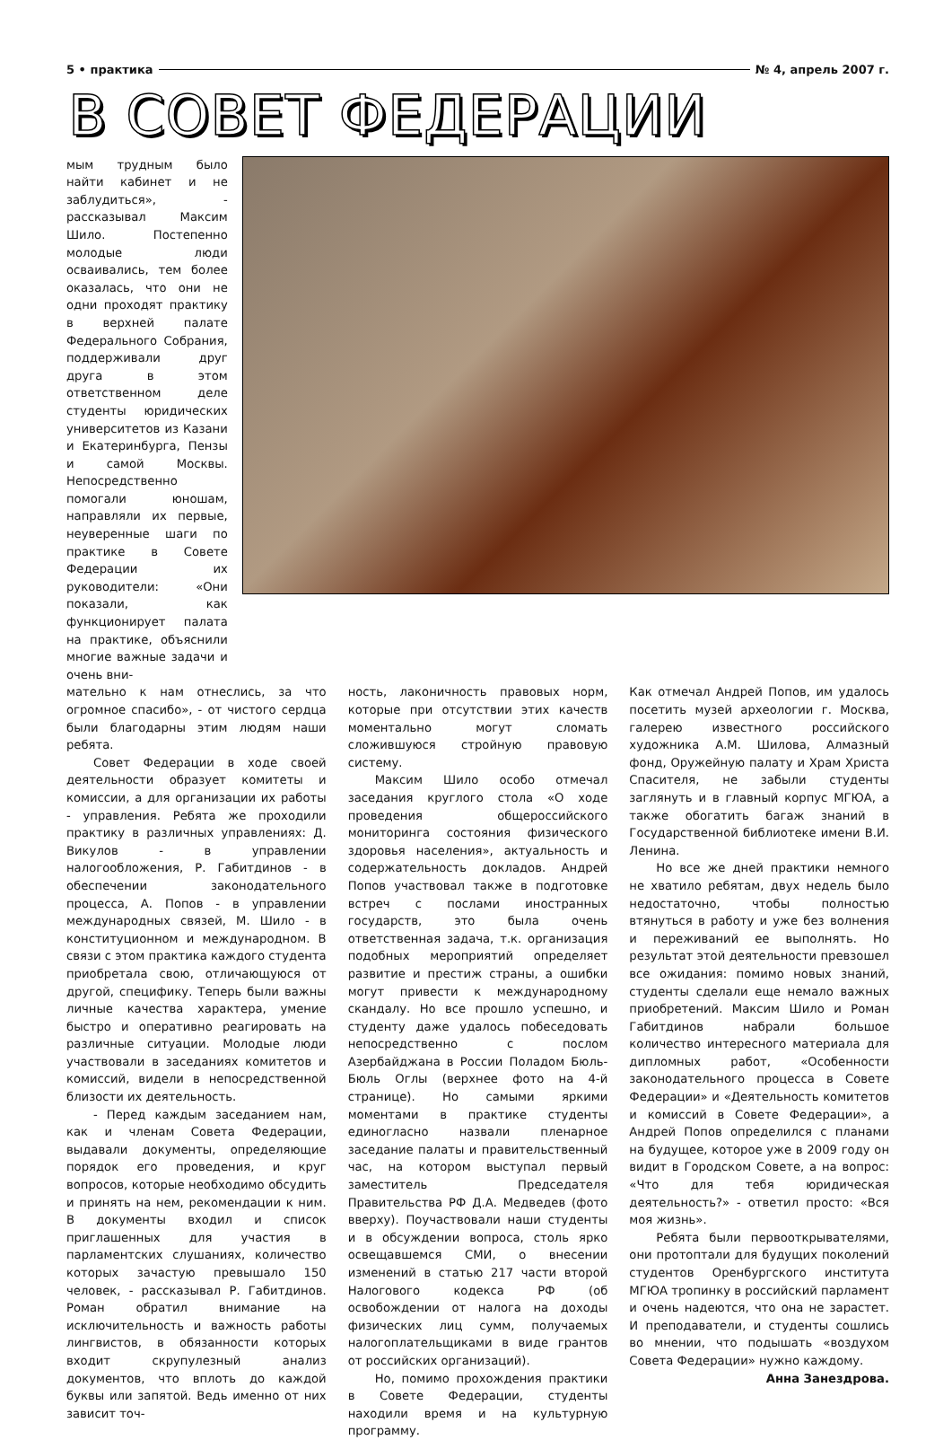5 • практика № 4, апрель 2007 г.
В СОВЕТ ФЕДЕРАЦИИ
мым трудным было найти кабинет и не заблудиться», - рассказывал Максим Шило. Постепенно молодые люди осваивались, тем более оказалась, что они не одни проходят практику в верхней палате Федерального Собрания, поддерживали друг друга в этом ответственном деле студенты юридических университетов из Казани и Екатеринбурга, Пензы и самой Москвы. Непосредственно помогали юношам, направляли их первые, неуверенные шаги по практике в Совете Федерации их руководители: «Они показали, как функционирует палата на практике, объяснили многие важные задачи и очень вни-
мательно к нам отнеслись, за что огромное спасибо», - от чистого сердца были благодарны этим людям наши ребята.
Совет Федерации в ходе своей деятельности образует комитеты и комиссии, а для организации их работы - управления. Ребята же проходили практику в различных управлениях: Д. Викулов - в управлении налогообложения, Р. Габитдинов - в обеспечении законодательного процесса, А. Попов - в управлении международных связей, М. Шило - в конституционном и международном. В связи с этом практика каждого студента приобретала свою, отличающуюся от другой, специфику. Теперь были важны личные качества характера, умение быстро и оперативно реагировать на различные ситуации. Молодые люди участвовали в заседаниях комитетов и комиссий, видели в непосредственной близости их деятельность.
- Перед каждым заседанием нам, как и членам Совета Федерации, выдавали документы, определяющие порядок его проведения, и круг вопросов, которые необходимо обсудить и принять на нем, рекомендации к ним. В документы входил и список приглашенных для участия в парламентских слушаниях, количество которых зачастую превышало 150 человек, - рассказывал Р. Габитдинов. Роман обратил внимание на исключительность и важность работы лингвистов, в обязанности которых входит скрупулезный анализ документов, что вплоть до каждой буквы или запятой. Ведь именно от них зависит точ-
ность, лаконичность правовых норм, которые при отсутствии этих качеств моментально могут сломать сложившуюся стройную правовую систему.
Максим Шило особо отмечал заседания круглого стола «О ходе проведения общероссийского мониторинга состояния физического здоровья населения», актуальность и содержательность докладов. Андрей Попов участвовал также в подготовке встреч с послами иностранных государств, это была очень ответственная задача, т.к. организация подобных мероприятий определяет развитие и престиж страны, а ошибки могут привести к международному скандалу. Но все прошло успешно, и студенту даже удалось побеседовать непосредственно с послом Азербайджана в России Поладом Бюль-Бюль Оглы (верхнее фото на 4-й странице). Но самыми яркими моментами в практике студенты единогласно назвали пленарное заседание палаты и правительственный час, на котором выступал первый заместитель Председателя Правительства РФ Д.А. Медведев (фото вверху). Поучаствовали наши студенты и в обсуждении вопроса, столь ярко освещавшемся СМИ, о внесении изменений в статью 217 части второй Налогового кодекса РФ (об освобождении от налога на доходы физических лиц сумм, получаемых налогоплательщиками в виде грантов от российских организаций).
Но, помимо прохождения практики в Совете Федерации, студенты находили время и на культурную программу.
Как отмечал Андрей Попов, им удалось посетить музей археологии г. Москва, галерею известного российского художника А.М. Шилова, Алмазный фонд, Оружейную палату и Храм Христа Спасителя, не забыли студенты заглянуть и в главный корпус МГЮА, а также обогатить багаж знаний в Государственной библиотеке имени В.И. Ленина.
Но все же дней практики немного не хватило ребятам, двух недель было недостаточно, чтобы полностью втянуться в работу и уже без волнения и переживаний ее выполнять. Но результат этой деятельности превзошел все ожидания: помимо новых знаний, студенты сделали еще немало важных приобретений. Максим Шило и Роман Габитдинов набрали большое количество интересного материала для дипломных работ, «Особенности законодательного процесса в Совете Федерации» и «Деятельность комитетов и комиссий в Совете Федерации», а Андрей Попов определился с планами на будущее, которое уже в 2009 году он видит в Городском Совете, а на вопрос: «Что для тебя юридическая деятельность?» - ответил просто: «Вся моя жизнь».
Ребята были первооткрывателями, они протоптали для будущих поколений студентов Оренбургского института МГЮА тропинку в российский парламент и очень надеются, что она не зарастет. И преподаватели, и студенты сошлись во мнении, что подышать «воздухом Совета Федерации» нужно каждому.
Анна Занездрова.